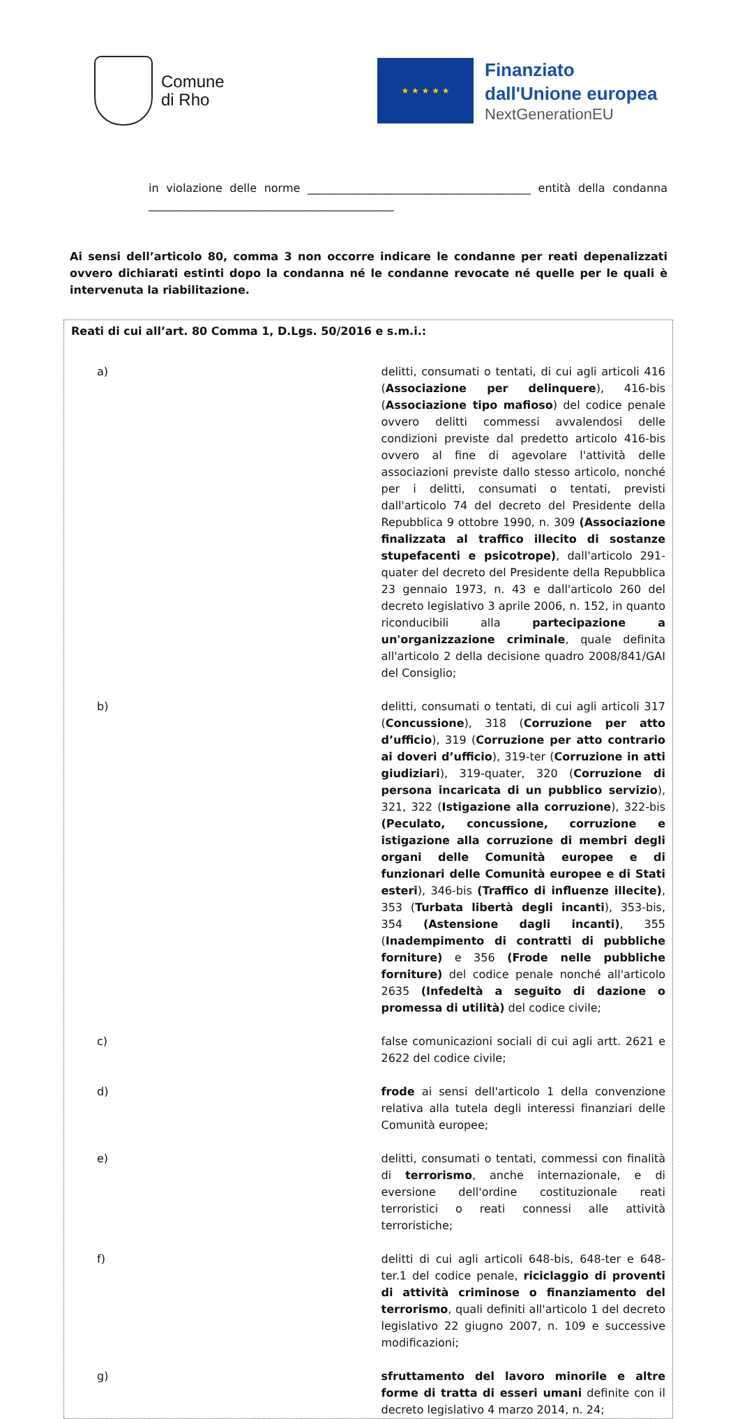Comune
di Rho
★ ★ ★ ★ ★
Finanziato
dall'Unione europea
NextGenerationEU
in violazione delle norme ________________________________________ entità della condanna ____________________________________________
Ai sensi dell’articolo 80, comma 3 non occorre indicare le condanne per reati depenalizzati ovvero dichiarati estinti dopo la condanna né le condanne revocate né quelle per le quali è intervenuta la riabilitazione.
Reati di cui all’art. 80 Comma 1, D.Lgs. 50/2016 e s.m.i.:
a) delitti, consumati o tentati, di cui agli articoli 416 (Associazione per delinquere), 416-bis (Associazione tipo mafioso) del codice penale ovvero delitti commessi avvalendosi delle condizioni previste dal predetto articolo 416-bis ovvero al fine di agevolare l'attività delle associazioni previste dallo stesso articolo, nonché per i delitti, consumati o tentati, previsti dall'articolo 74 del decreto del Presidente della Repubblica 9 ottobre 1990, n. 309 (Associazione finalizzata al traffico illecito di sostanze stupefacenti e psicotrope), dall'articolo 291-quater del decreto del Presidente della Repubblica 23 gennaio 1973, n. 43 e dall'articolo 260 del decreto legislativo 3 aprile 2006, n. 152, in quanto riconducibili alla partecipazione a un'organizzazione criminale, quale definita all'articolo 2 della decisione quadro 2008/841/GAI del Consiglio;
b) delitti, consumati o tentati, di cui agli articoli 317 (Concussione), 318 (Corruzione per atto d’ufficio), 319 (Corruzione per atto contrario ai doveri d’ufficio), 319-ter (Corruzione in atti giudiziari), 319-quater, 320 (Corruzione di persona incaricata di un pubblico servizio), 321, 322 (Istigazione alla corruzione), 322-bis (Peculato, concussione, corruzione e istigazione alla corruzione di membri degli organi delle Comunità europee e di funzionari delle Comunità europee e di Stati esteri), 346-bis (Traffico di influenze illecite), 353 (Turbata libertà degli incanti), 353-bis, 354 (Astensione dagli incanti), 355 (Inadempimento di contratti di pubbliche forniture) e 356 (Frode nelle pubbliche forniture) del codice penale nonché all'articolo 2635 (Infedeltà a seguito di dazione o promessa di utilità) del codice civile;
c) false comunicazioni sociali di cui agli artt. 2621 e 2622 del codice civile;
d) frode ai sensi dell'articolo 1 della convenzione relativa alla tutela degli interessi finanziari delle Comunità europee;
e) delitti, consumati o tentati, commessi con finalità di terrorismo, anche internazionale, e di eversione dell'ordine costituzionale reati terroristici o reati connessi alle attività terroristiche;
f) delitti di cui agli articoli 648-bis, 648-ter e 648-ter.1 del codice penale, riciclaggio di proventi di attività criminose o finanziamento del terrorismo, quali definiti all'articolo 1 del decreto legislativo 22 giugno 2007, n. 109 e successive modificazioni;
g) sfruttamento del lavoro minorile e altre forme di tratta di esseri umani definite con il decreto legislativo 4 marzo 2014, n. 24;